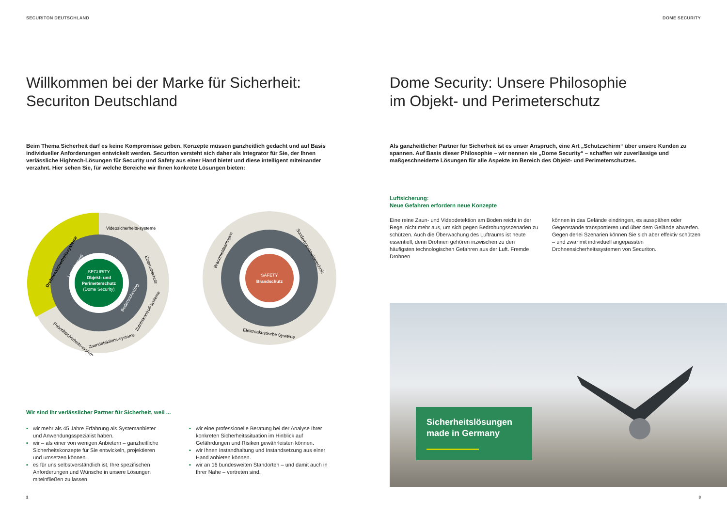SECURITON DEUTSCHLAND
Willkommen bei der Marke für Sicherheit:
Securiton Deutschland
Beim Thema Sicherheit darf es keine Kompromisse geben. Konzepte müssen ganzheitlich gedacht und auf Basis individueller Anforderungen entwickelt werden. Securiton versteht sich daher als Integrator für Sie, der Ihnen verlässliche Hightech-Lösungen für Security und Safety aus einer Hand bietet und diese intelligent miteinander verzahnt. Hier sehen Sie, für welche Bereiche wir Ihnen konkrete Lösungen bieten:
SECURITY
Objekt- und
Perimeterschutz
(Dome Security)
Drohnensicherheitssysteme
Luftsicherung
Bodensicherung
Videosicherheits-systeme
Einbruchschutz
Zutrittskontroll-systeme
Zaundetektions-systeme
Robotiksicherheits-systeme
SAFETY
Brandschutz
Brandmeldeanlagen
Sonderbrandmeldetechnik
Elektroakustische Systeme
Wir sind Ihr verlässlicher Partner für Sicherheit, weil ...
▪ wir mehr als 45 Jahre Erfahrung als Systemanbieter und Anwendungsspezialist haben.
▪ wir – als einer von wenigen Anbietern – ganzheitliche Sicherheitskonzepte für Sie entwickeln, projektieren und umsetzen können.
▪ es für uns selbstverständlich ist, Ihre spezifischen Anforderungen und Wünsche in unsere Lösungen miteinfließen zu lassen.
▪ wir eine professionelle Beratung bei der Analyse Ihrer konkreten Sicherheitssituation im Hinblick auf Gefährdungen und Risiken gewährleisten können.
▪ wir Ihnen Instandhaltung und Instandsetzung aus einer Hand anbieten können.
▪ wir an 16 bundesweiten Standorten – und damit auch in Ihrer Nähe – vertreten sind.
2
DOME SECURITY
Dome Security: Unsere Philosophie
im Objekt- und Perimeterschutz
Als ganzheitlicher Partner für Sicherheit ist es unser Anspruch, eine Art „Schutzschirm“ über unsere Kunden zu spannen. Auf Basis dieser Philosophie – wir nennen sie „Dome Security“ – schaffen wir zuverlässige und maßgeschneiderte Lösungen für alle Aspekte im Bereich des Objekt- und Perimeterschutzes.
Luftsicherung:
Neue Gefahren erfordern neue Konzepte
Eine reine Zaun- und Videodetektion am Boden reicht in der Regel nicht mehr aus, um sich gegen Bedrohungsszenarien zu schützen. Auch die Überwachung des Luftraums ist heute essentiell, denn Drohnen gehören inzwischen zu den häufigsten technologischen Gefahren aus der Luft. Fremde Drohnen
können in das Gelände eindringen, es ausspähen oder Gegenstände transportieren und über dem Gelände abwerfen. Gegen derlei Szenarien können Sie sich aber effektiv schützen – und zwar mit individuell angepassten Drohnensicherheitssystemen von Securiton.
Sicherheitslösungen made in Germany
3